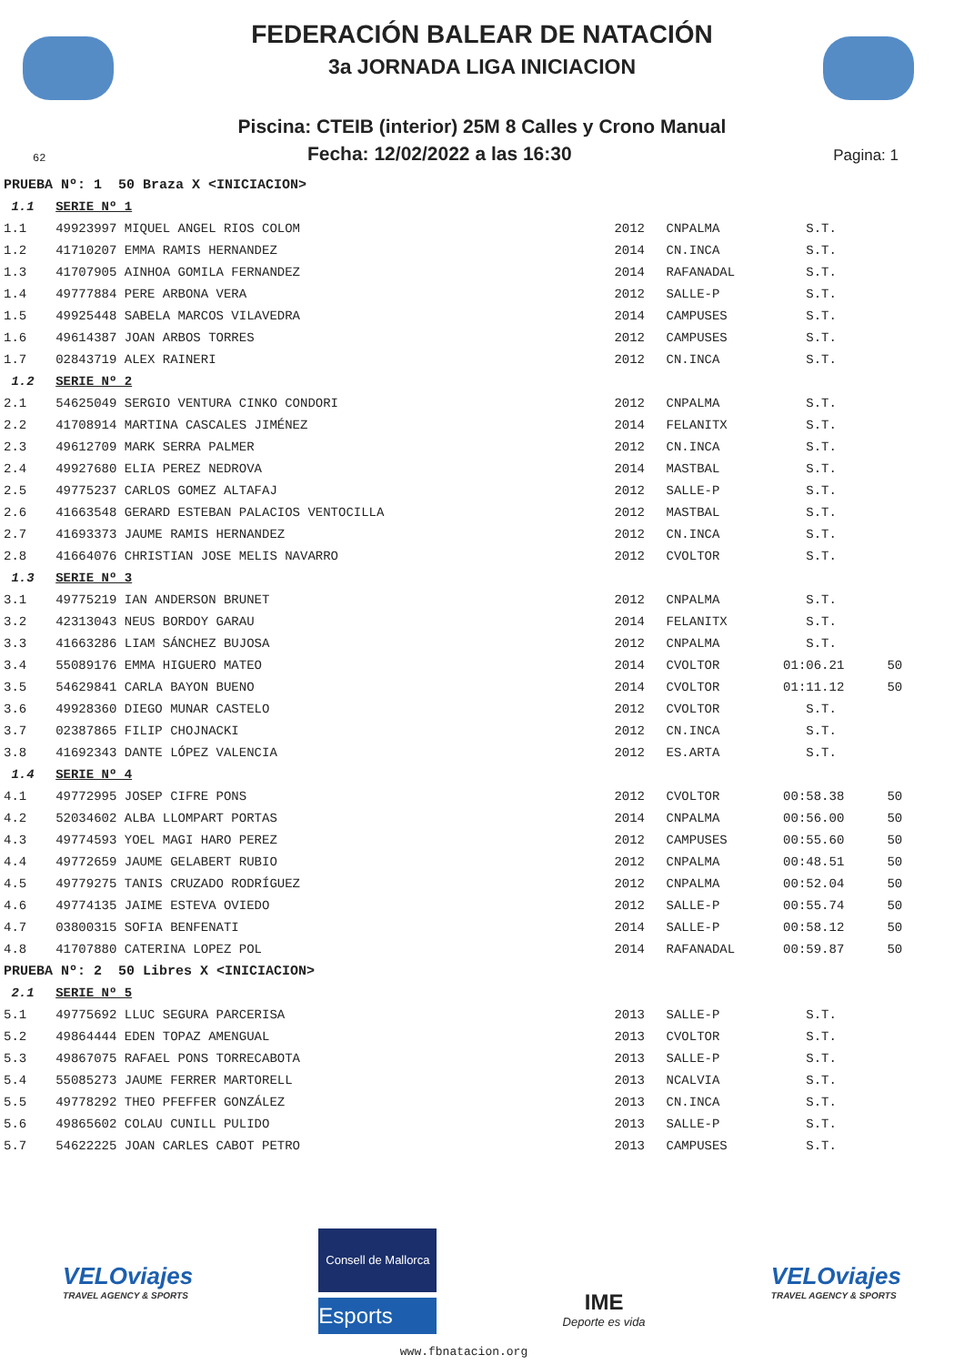FEDERACIÓN BALEAR DE NATACIÓN
3a JORNADA LIGA INICIACION
Piscina: CTEIB (interior) 25M 8 Calles y Crono Manual
62 Fecha: 12/02/2022 a las 16:30 Pagina: 1
| PRUEBA Nº: 1 50 Braza X <INICIACION> | | | | | |
| 1.1 | SERIE Nº 1 | | | | |
| 1.1 | 49923997 MIQUEL ANGEL RIOS COLOM | 2012 | CNPALMA | S.T. | |
| 1.2 | 41710207 EMMA RAMIS HERNANDEZ | 2014 | CN.INCA | S.T. | |
| 1.3 | 41707905 AINHOA GOMILA FERNANDEZ | 2014 | RAFANADAL | S.T. | |
| 1.4 | 49777884 PERE ARBONA VERA | 2012 | SALLE-P | S.T. | |
| 1.5 | 49925448 SABELA MARCOS VILAVEDRA | 2014 | CAMPUSES | S.T. | |
| 1.6 | 49614387 JOAN ARBOS TORRES | 2012 | CAMPUSES | S.T. | |
| 1.7 | 02843719 ALEX RAINERI | 2012 | CN.INCA | S.T. | |
| 1.2 | SERIE Nº 2 | | | | |
| 2.1 | 54625049 SERGIO VENTURA CINKO CONDORI | 2012 | CNPALMA | S.T. | |
| 2.2 | 41708914 MARTINA CASCALES JIMÉNEZ | 2014 | FELANITX | S.T. | |
| 2.3 | 49612709 MARK SERRA PALMER | 2012 | CN.INCA | S.T. | |
| 2.4 | 49927680 ELIA PEREZ NEDROVA | 2014 | MASTBAL | S.T. | |
| 2.5 | 49775237 CARLOS GOMEZ ALTAFAJ | 2012 | SALLE-P | S.T. | |
| 2.6 | 41663548 GERARD ESTEBAN PALACIOS VENTOCILLA | 2012 | MASTBAL | S.T. | |
| 2.7 | 41693373 JAUME RAMIS HERNANDEZ | 2012 | CN.INCA | S.T. | |
| 2.8 | 41664076 CHRISTIAN JOSE MELIS NAVARRO | 2012 | CVOLTOR | S.T. | |
| 1.3 | SERIE Nº 3 | | | | |
| 3.1 | 49775219 IAN ANDERSON BRUNET | 2012 | CNPALMA | S.T. | |
| 3.2 | 42313043 NEUS BORDOY GARAU | 2014 | FELANITX | S.T. | |
| 3.3 | 41663286 LIAM SÁNCHEZ BUJOSA | 2012 | CNPALMA | S.T. | |
| 3.4 | 55089176 EMMA HIGUERO MATEO | 2014 | CVOLTOR | 01:06.21 | 50 |
| 3.5 | 54629841 CARLA BAYON BUENO | 2014 | CVOLTOR | 01:11.12 | 50 |
| 3.6 | 49928360 DIEGO MUNAR CASTELO | 2012 | CVOLTOR | S.T. | |
| 3.7 | 02387865 FILIP CHOJNACKI | 2012 | CN.INCA | S.T. | |
| 3.8 | 41692343 DANTE LÓPEZ VALENCIA | 2012 | ES.ARTA | S.T. | |
| 1.4 | SERIE Nº 4 | | | | |
| 4.1 | 49772995 JOSEP CIFRE PONS | 2012 | CVOLTOR | 00:58.38 | 50 |
| 4.2 | 52034602 ALBA LLOMPART PORTAS | 2014 | CNPALMA | 00:56.00 | 50 |
| 4.3 | 49774593 YOEL MAGI HARO PEREZ | 2012 | CAMPUSES | 00:55.60 | 50 |
| 4.4 | 49772659 JAUME GELABERT RUBIO | 2012 | CNPALMA | 00:48.51 | 50 |
| 4.5 | 49779275 TANIS CRUZADO RODRÍGUEZ | 2012 | CNPALMA | 00:52.04 | 50 |
| 4.6 | 49774135 JAIME ESTEVA OVIEDO | 2012 | SALLE-P | 00:55.74 | 50 |
| 4.7 | 03800315 SOFIA BENFENATI | 2014 | SALLE-P | 00:58.12 | 50 |
| 4.8 | 41707880 CATERINA LOPEZ POL | 2014 | RAFANADAL | 00:59.87 | 50 |
| PRUEBA Nº: 2 50 Libres X <INICIACION> | | | | | |
| 2.1 | SERIE Nº 5 | | | | |
| 5.1 | 49775692 LLUC SEGURA PARCERISA | 2013 | SALLE-P | S.T. | |
| 5.2 | 49864444 EDEN TOPAZ AMENGUAL | 2013 | CVOLTOR | S.T. | |
| 5.3 | 49867075 RAFAEL PONS TORRECABOTA | 2013 | SALLE-P | S.T. | |
| 5.4 | 55085273 JAUME FERRER MARTORELL | 2013 | NCALVIA | S.T. | |
| 5.5 | 49778292 THEO PFEFFER GONZÁLEZ | 2013 | CN.INCA | S.T. | |
| 5.6 | 49865602 COLAU CUNILL PULIDO | 2013 | SALLE-P | S.T. | |
| 5.7 | 54622225 JOAN CARLES CABOT PETRO | 2013 | CAMPUSES | S.T. | |
VELOviajes
TRAVEL AGENCY & SPORTS
Consell de Mallorca
Esports
IME
Deporte es vida
VELOviajes
TRAVEL AGENCY & SPORTS
www.fbnatacion.org